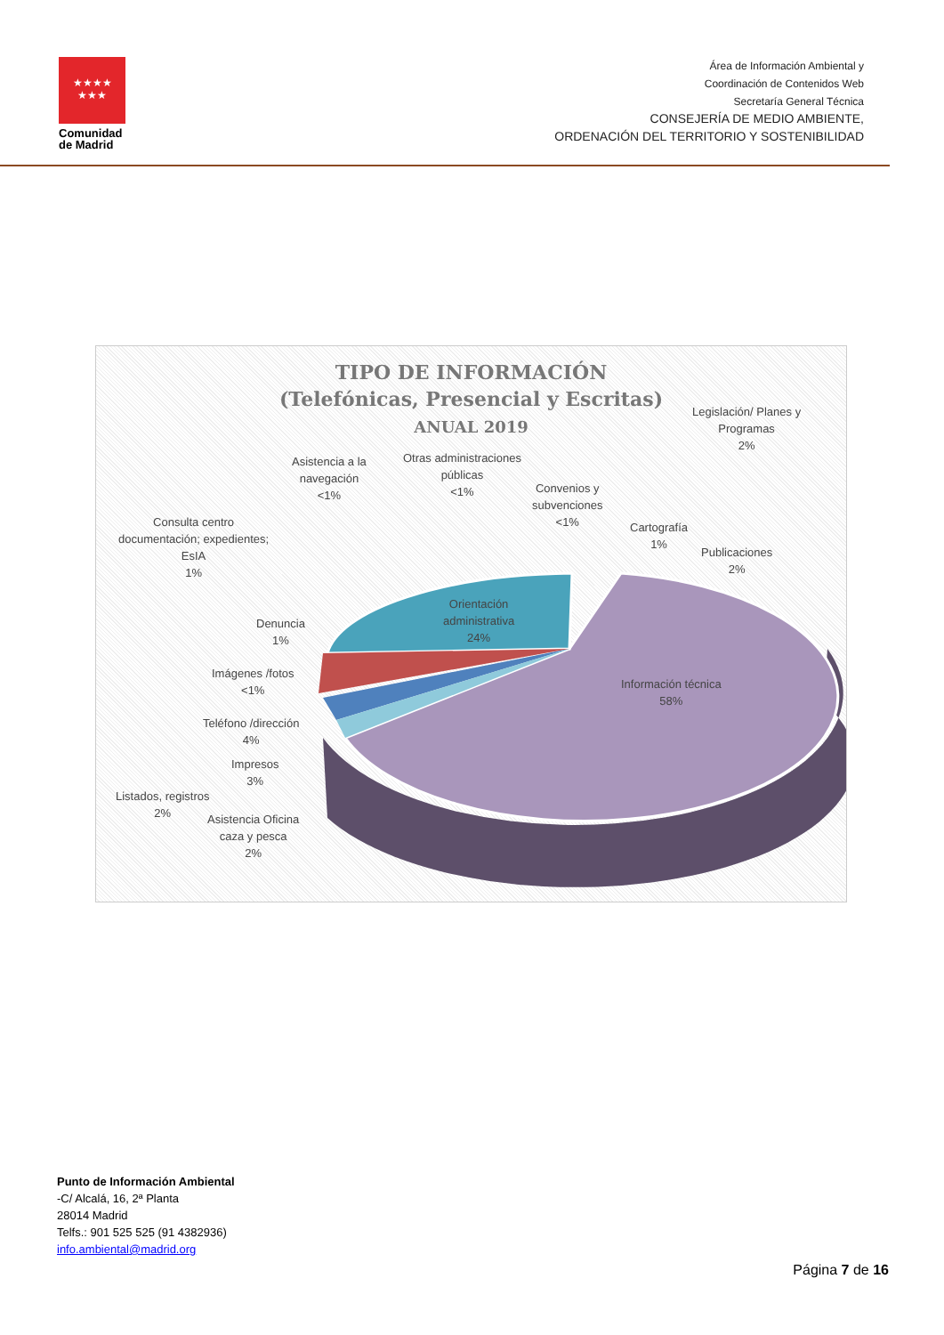★★★★
★★★
Comunidad de Madrid
Área de Información Ambiental y
Coordinación de Contenidos Web
Secretaría General Técnica
CONSEJERÍA DE MEDIO AMBIENTE,
ORDENACIÓN DEL TERRITORIO Y SOSTENIBILIDAD
TIPO DE INFORMACIÓN
(Telefónicas, Presencial y Escritas)
ANUAL 2019
Legislación/ Planes y
Programas
2%
Asistencia a la
navegación
<1%
Otras administraciones
públicas
<1%
Convenios y
subvenciones
<1%
Cartografía
1%
Publicaciones
2%
Consulta centro
documentación; expedientes;
EsIA
1%
Orientación
administrativa
24%
Denuncia
1%
Imágenes /fotos
<1%
Información técnica
58%
Teléfono /dirección
4%
Impresos
3%
Listados, registros
2%
Asistencia Oficina
caza y pesca
2%
Punto de Información Ambiental
-C/ Alcalá, 16, 2ª Planta
28014 Madrid
Telfs.: 901 525 525 (91 4382936)
info.ambiental@madrid.org
Página 7 de 16